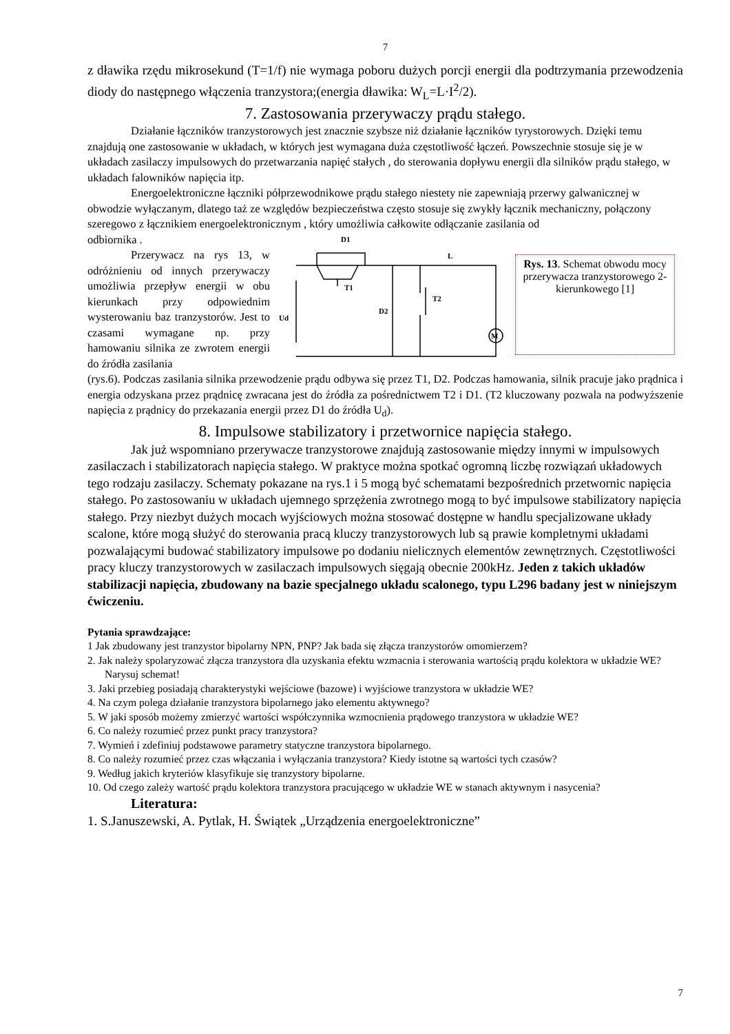7
z dławika rzędu mikrosekund (T=1/f) nie wymaga poboru dużych porcji energii dla podtrzymania przewodzenia diody do następnego włączenia tranzystora;(energia dławika: W<sub>L</sub>=L·I<sup>2</sup>/2).
7. Zastosowania przerywaczy prądu stałego.
Działanie łączników tranzystorowych jest znacznie szybsze niż działanie łączników tyrystorowych. Dzięki temu znajdują one zastosowanie w układach, w których jest wymagana duża częstotliwość łączeń. Powszechnie stosuje się je w układach zasilaczy impulsowych do przetwarzania napięć stałych , do sterowania dopływu energii dla silników prądu stałego, w układach falowników napięcia itp.
Energoelektroniczne łączniki półprzewodnikowe prądu stałego niestety nie zapewniają przerwy galwanicznej w obwodzie wyłączanym, dlatego taż ze względów bezpieczeństwa często stosuje się zwykły łącznik mechaniczny, połączony szeregowo z łącznikiem energoelektronicznym , który umożliwia całkowite odłączanie zasilania od
odbiornika .
Przerywacz na rys 13, w odróżnieniu od innych przerywaczy umożliwia przepływ energii w obu kierunkach przy odpowiednim wysterowaniu baz tranzystorów. Jest to czasami wymagane np. przy hamowaniu silnika ze zwrotem energii do źródła zasilania
D1
L
T1
T2
D2
Ud
M
Rys. 13. Schemat obwodu mocy przerywacza tranzystorowego 2-kierunkowego [1]
(rys.6). Podczas zasilania silnika przewodzenie prądu odbywa się przez T1, D2. Podczas hamowania, silnik pracuje jako prądnica i energia odzyskana przez prądnicę zwracana jest do źródła za pośrednictwem T2 i D1. (T2 kluczowany pozwala na podwyższenie napięcia z prądnicy do przekazania energii przez D1 do źródła U<sub>d</sub>).
8. Impulsowe stabilizatory i przetwornice napięcia stałego.
Jak już wspomniano przerywacze tranzystorowe znajdują zastosowanie między innymi w impulsowych zasilaczach i stabilizatorach napięcia stałego. W praktyce można spotkać ogromną liczbę rozwiązań układowych tego rodzaju zasilaczy. Schematy pokazane na rys.1 i 5 mogą być schematami bezpośrednich przetwornic napięcia stałego. Po zastosowaniu w układach ujemnego sprzężenia zwrotnego mogą to być impulsowe stabilizatory napięcia stałego. Przy niezbyt dużych mocach wyjściowych można stosować dostępne w handlu specjalizowane układy scalone, które mogą służyć do sterowania pracą kluczy tranzystorowych lub są prawie kompletnymi układami pozwalającymi budować stabilizatory impulsowe po dodaniu nielicznych elementów zewnętrznych. Częstotliwości pracy kluczy tranzystorowych w zasilaczach impulsowych sięgają obecnie 200kHz. Jeden z takich układów stabilizacji napięcia, zbudowany na bazie specjalnego układu scalonego, typu L296 badany jest w niniejszym ćwiczeniu.
Pytania sprawdzające:
1 Jak zbudowany jest tranzystor bipolarny NPN, PNP? Jak bada się złącza tranzystorów omomierzem?
2. Jak należy spolaryzować złącza tranzystora dla uzyskania efektu wzmacnia i sterowania wartością prądu kolektora w układzie WE? Narysuj schemat!
3. Jaki przebieg posiadają charakterystyki wejściowe (bazowe) i wyjściowe tranzystora w układzie WE?
4. Na czym polega działanie tranzystora bipolarnego jako elementu aktywnego?
5. W jaki sposób możemy zmierzyć wartości współczynnika wzmocnienia prądowego tranzystora w układzie WE?
6. Co należy rozumieć przez punkt pracy tranzystora?
7. Wymień i zdefiniuj podstawowe parametry statyczne tranzystora bipolarnego.
8. Co należy rozumieć przez czas włączania i wyłączania tranzystora? Kiedy istotne są wartości tych czasów?
9. Według jakich kryteriów klasyfikuje się tranzystory bipolarne.
10. Od czego zależy wartość prądu kolektora tranzystora pracującego w układzie WE w stanach aktywnym i nasycenia?
Literatura:
1. S.Januszewski, A. Pytlak, H. Świątek „Urządzenia energoelektroniczne”
7